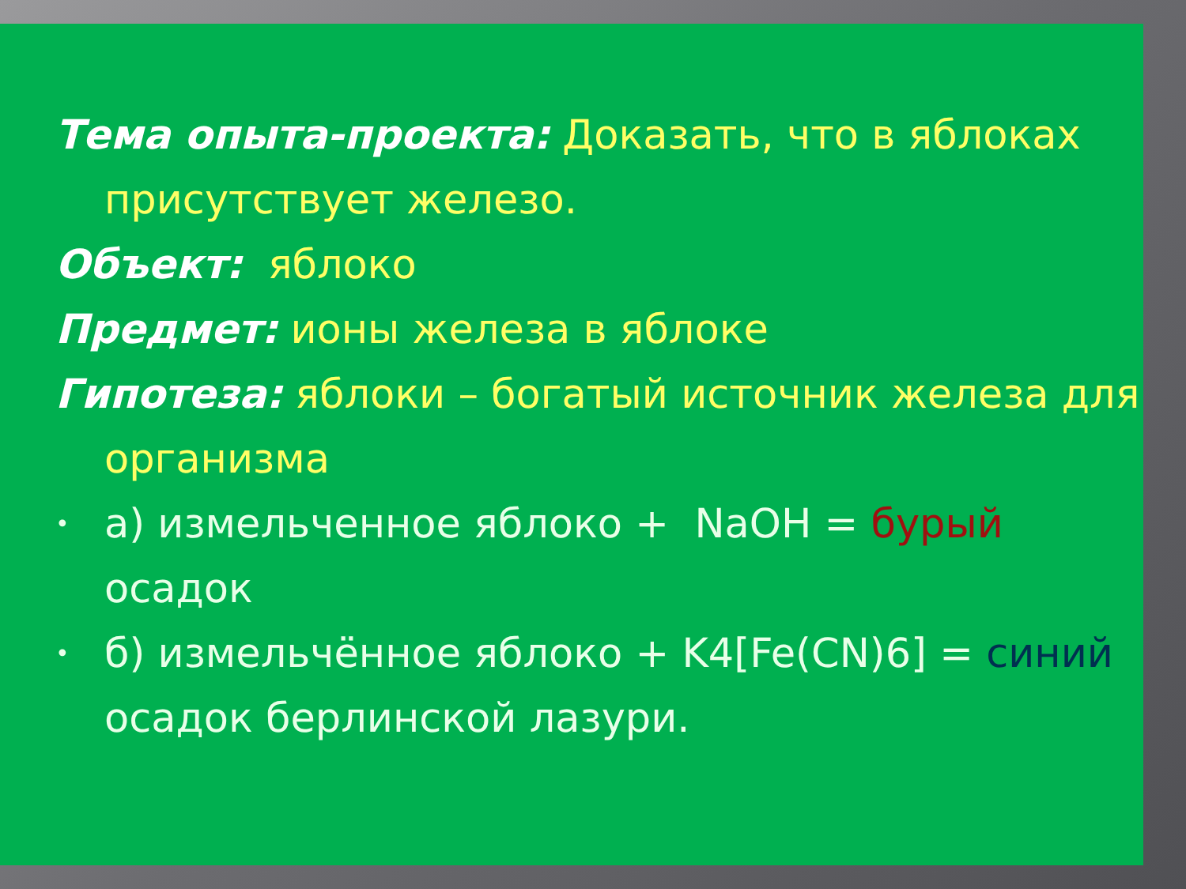Тема опыта-проекта: Доказать, что в яблоках присутствует железо.
Объект: яблоко
Предмет: ионы железа в яблоке
Гипотеза: яблоки – богатый источник железа для организма
• а) измельченное яблоко + NaOH = бурый осадок
• б) измельчённое яблоко + K4[Fe(CN)6] = синий осадок берлинской лазури.